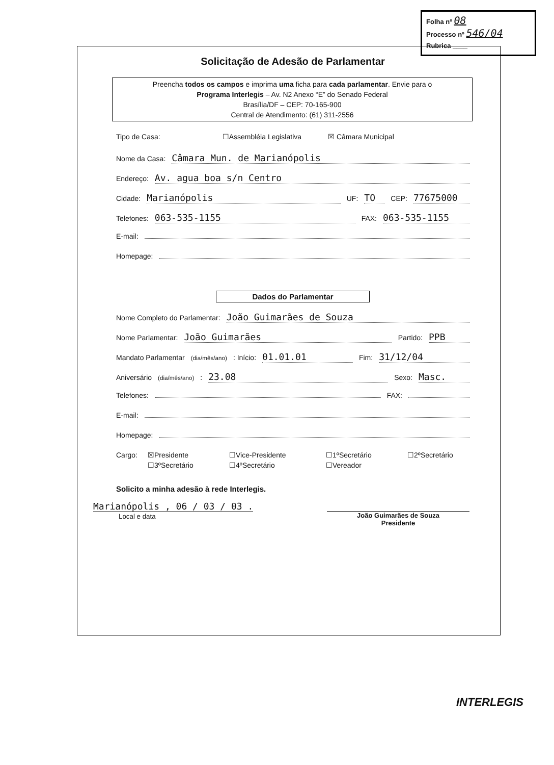Folha nº 08
Processo nº 546/04
Rubrica ____
Solicitação de Adesão de Parlamentar
Preencha todos os campos e imprima uma ficha para cada parlamentar. Envie para o
Programa Interlegis – Av. N2 Anexo “E” do Senado Federal
Brasília/DF – CEP: 70-165-900
Central de Atendimento: (61) 311-2556
Tipo de Casa: ☐Assembléia Legislativa ☒ Câmara Municipal
Nome da Casa: Câmara Mun. de Marianópolis
Endereço: Av. agua boa s/n Centro
Cidade: Marianópolis UF: TO CEP: 77675000
Telefones: 063-535-1155 FAX: 063-535-1155
E-mail:
Homepage:
Dados do Parlamentar
Nome Completo do Parlamentar: João Guimarães de Souza
Nome Parlamentar: João Guimarães Partido: PPB
Mandato Parlamentar (dia/mês/ano): Início: 01.01.01 Fim: 31/12/04
Aniversário (dia/mês/ano): 23.08 Sexo: Masc.
Telefones: FAX:
E-mail:
Homepage:
Cargo: ☒Presidente ☐Vice-Presidente ☐1ºSecretário ☐2ºSecretário ☐3ºSecretário ☐4ºSecretário ☐Vereador
Solicito a minha adesão à rede Interlegis.
Marianópolis , 06 / 03 / 03 .
Local e data
João Guimarães de Souza
Presidente
INTERLEGIS